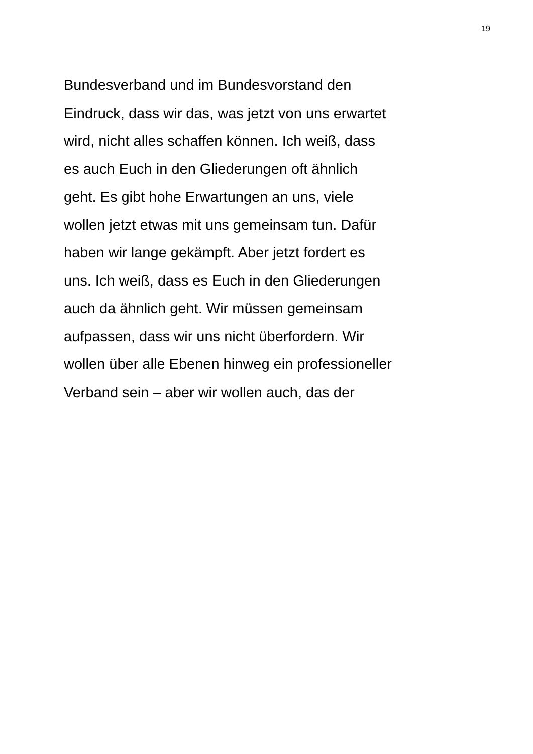19
Bundesverband und im Bundesvorstand den
Eindruck, dass wir das, was jetzt von uns erwartet
wird, nicht alles schaffen können. Ich weiß, dass
es auch Euch in den Gliederungen oft ähnlich
geht. Es gibt hohe Erwartungen an uns, viele
wollen jetzt etwas mit uns gemeinsam tun. Dafür
haben wir lange gekämpft. Aber jetzt fordert es
uns. Ich weiß, dass es Euch in den Gliederungen
auch da ähnlich geht. Wir müssen gemeinsam
aufpassen, dass wir uns nicht überfordern. Wir
wollen über alle Ebenen hinweg ein professioneller
Verband sein – aber wir wollen auch, das der